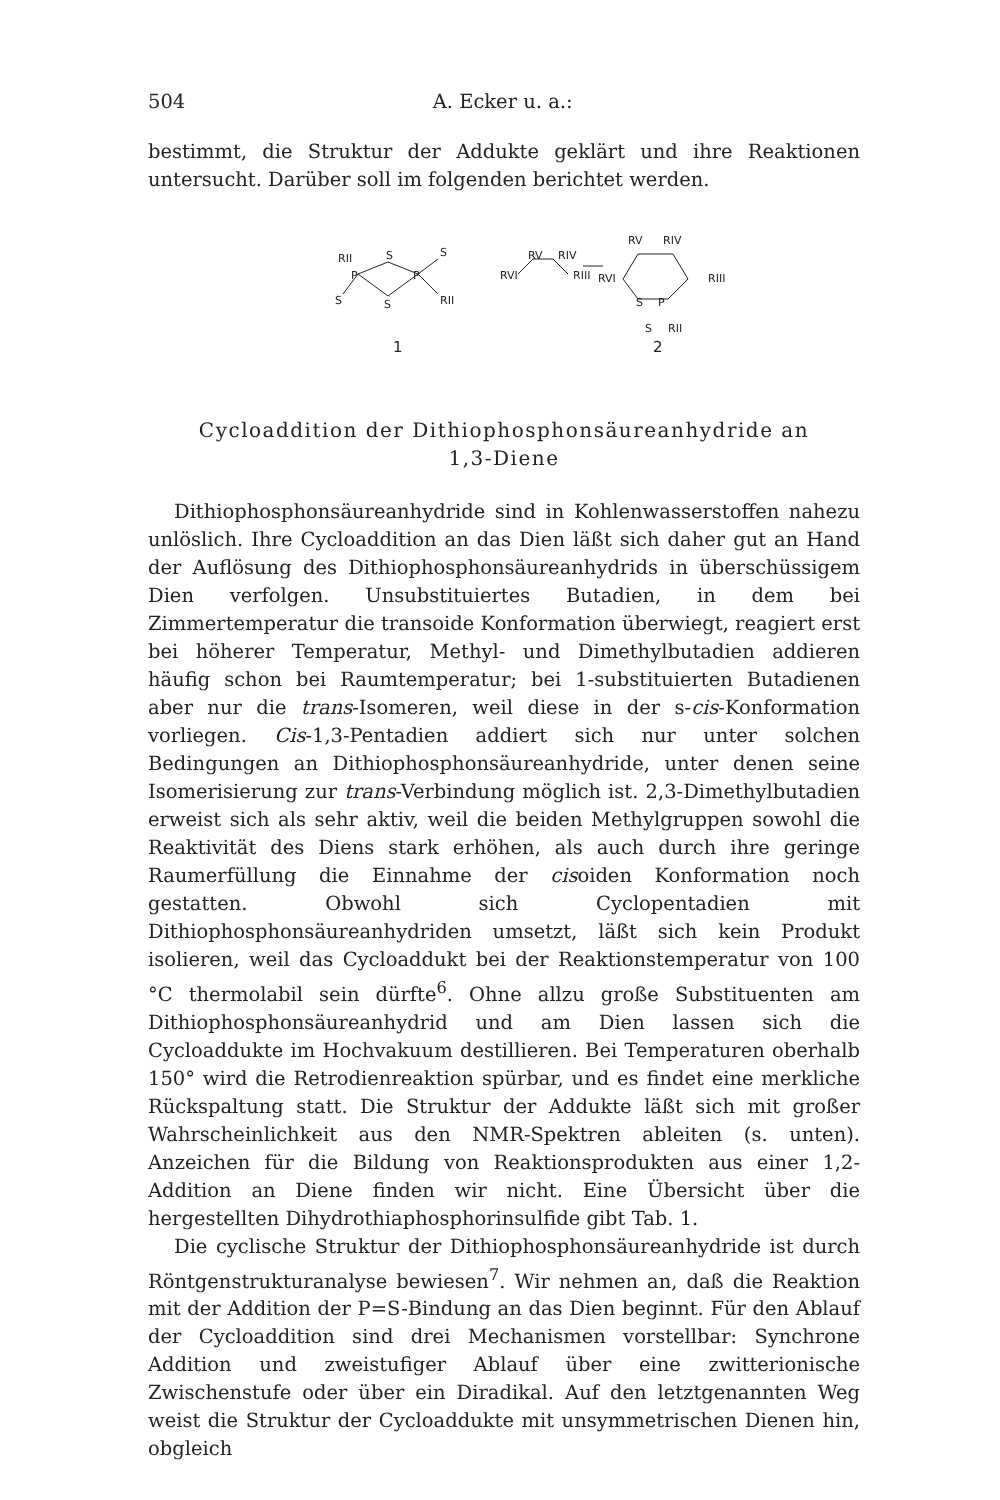504 A. Ecker u. a.:
bestimmt, die Struktur der Addukte geklärt und ihre Reaktionen untersucht. Darüber soll im folgenden berichtet werden.
RII
S
S
P
P
S
S
RII
1
RV
RIV
RVI
RIII
RV
RIV
RVI
RIII
S
P
S
RII
2
Cycloaddition der Dithiophosphonsäureanhydride an
1,3-Diene
Dithiophosphonsäureanhydride sind in Kohlenwasserstoffen nahezu unlöslich. Ihre Cycloaddition an das Dien läßt sich daher gut an Hand der Auflösung des Dithiophosphonsäureanhydrids in überschüssigem Dien verfolgen. Unsubstituiertes Butadien, in dem bei Zimmertemperatur die transoide Konformation überwiegt, reagiert erst bei höherer Temperatur, Methyl- und Dimethylbutadien addieren häufig schon bei Raumtemperatur; bei 1-substituierten Butadienen aber nur die trans-Isomeren, weil diese in der s-cis-Konformation vorliegen. Cis-1,3-Pentadien addiert sich nur unter solchen Bedingungen an Dithiophosphonsäureanhydride, unter denen seine Isomerisierung zur trans-Verbindung möglich ist. 2,3-Dimethylbutadien erweist sich als sehr aktiv, weil die beiden Methylgruppen sowohl die Reaktivität des Diens stark erhöhen, als auch durch ihre geringe Raumerfüllung die Einnahme der cisoiden Konformation noch gestatten. Obwohl sich Cyclopentadien mit Dithiophosphonsäureanhydriden umsetzt, läßt sich kein Produkt isolieren, weil das Cycloaddukt bei der Reaktionstemperatur von 100 °C thermolabil sein dürfte<sup>6</sup>. Ohne allzu große Substituenten am Dithiophosphonsäureanhydrid und am Dien lassen sich die Cycloaddukte im Hochvakuum destillieren. Bei Temperaturen oberhalb 150° wird die Retrodienreaktion spürbar, und es findet eine merkliche Rückspaltung statt. Die Struktur der Addukte läßt sich mit großer Wahrscheinlichkeit aus den NMR-Spektren ableiten (s. unten). Anzeichen für die Bildung von Reaktionsprodukten aus einer 1,2-Addition an Diene finden wir nicht. Eine Übersicht über die hergestellten Dihydrothiaphosphorinsulfide gibt Tab. 1.
Die cyclische Struktur der Dithiophosphonsäureanhydride ist durch Röntgenstrukturanalyse bewiesen<sup>7</sup>. Wir nehmen an, daß die Reaktion mit der Addition der P=S-Bindung an das Dien beginnt. Für den Ablauf der Cycloaddition sind drei Mechanismen vorstellbar: Synchrone Addition und zweistufiger Ablauf über eine zwitterionische Zwischenstufe oder über ein Diradikal. Auf den letztgenannten Weg weist die Struktur der Cycloaddukte mit unsymmetrischen Dienen hin, obgleich